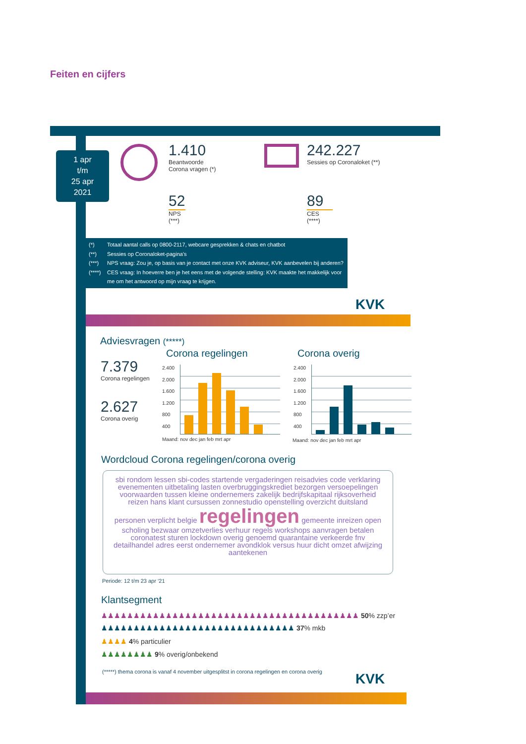Feiten en cijfers
1 apr
t/m
25 apr
2021
1.410
Beantwoorde
Corona vragen (*)
242.227
Sessies op Coronaloket (**)
52
NPS
(***)
89
CES
(****)
(*) Totaal aantal calls op 0800-2117, webcare gesprekken & chats en chatbot
(**) Sessies op Coronaloket-pagina’s
(***) NPS vraag: Zou je, op basis van je contact met onze KVK adviseur, KVK aanbevelen bij anderen?
(****) CES vraag: In hoeverre ben je het eens met de volgende stelling: KVK maakte het makkelijk voor me om het antwoord op mijn vraag te krijgen.
KVK
Adviesvragen (*****)
Corona regelingen Corona overig
7.379
Corona regelingen
2.627
Corona overig
Maand: nov dec jan feb mrt apr
2.400
2.000
1.600
1.200
800
400
Maand: nov dec jan feb mrt apr
2.400
2.000
1.600
1.200
800
400
Wordcloud Corona regelingen/corona overig
sbi rondom lessen sbi-codes startende vergaderingen reisadvies code verklaring evenementen uitbetaling lasten overbruggingskrediet bezorgen versoepelingen voorwaarden tussen kleine ondernemers zakelijk bedrijfskapitaal rijksoverheid reizen hans klant cursussen zonnestudio openstelling overzicht duitsland personen verplicht belgie regelingen gemeente inreizen open scholing bezwaar omzetverlies verhuur regels workshops aanvragen betalen coronatest sturen lockdown overig genoemd quarantaine verkeerde fnv detailhandel adres eerst ondernemer avondklok versus huur dicht omzet afwijzing aantekenen
Periode: 12 t/m 23 apr ‘21
Klantsegment
♟♟♟♟♟♟♟♟♟♟♟♟♟♟♟♟♟♟♟♟♟♟♟♟♟♟♟♟♟♟♟♟♟♟♟♟♟♟♟♟ 50% zzp’er
♟♟♟♟♟♟♟♟♟♟♟♟♟♟♟♟♟♟♟♟♟♟♟♟♟♟♟♟♟♟ 37% mkb
♟♟♟♟ 4% particulier
♟♟♟♟♟♟♟♟ 9% overig/onbekend
(*****) thema corona is vanaf 4 november uitgesplitst in corona regelingen en corona overig
KVK